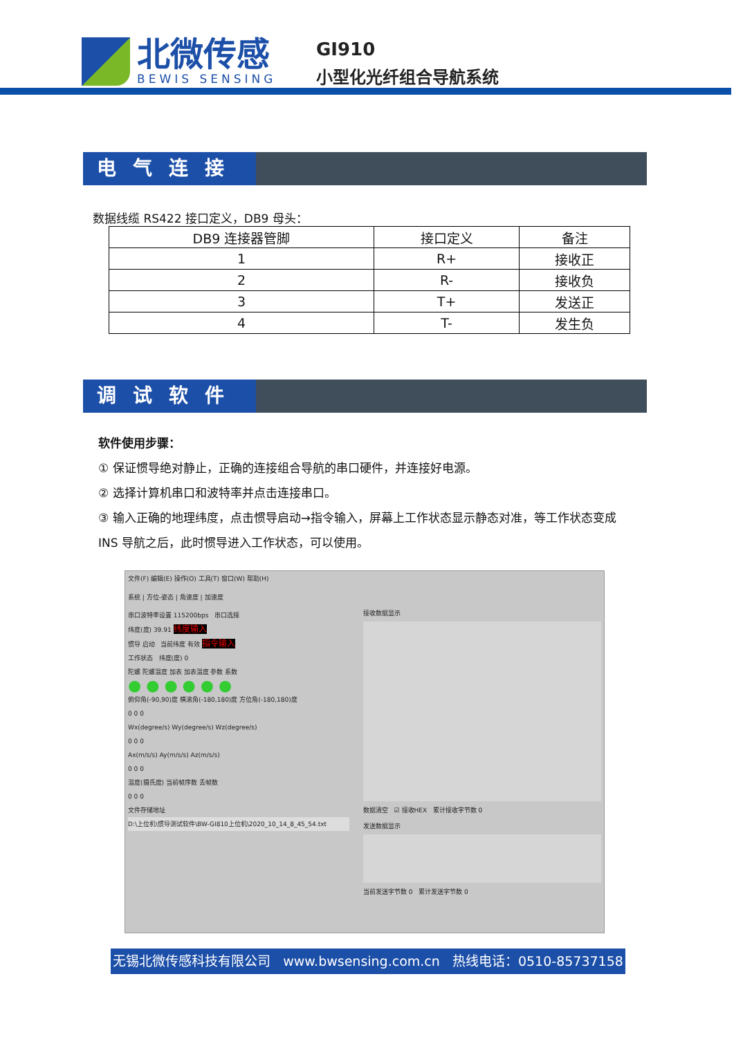北微传感
BEWIS SENSING
GI910
小型化光纤组合导航系统
电气连接
数据线缆 RS422 接口定义，DB9 母头：
| DB9 连接器管脚 | 接口定义 | 备注 |
| --- | --- | --- |
| 1 | R+ | 接收正 |
| 2 | R- | 接收负 |
| 3 | T+ | 发送正 |
| 4 | T- | 发生负 |
调试软件
软件使用步骤：
① 保证惯导绝对静止，正确的连接组合导航的串口硬件，并连接好电源。
② 选择计算机串口和波特率并点击连接串口。
③ 输入正确的地理纬度，点击惯导启动→指令输入，屏幕上工作状态显示静态对准，等工作状态变成 INS 导航之后，此时惯导进入工作状态，可以使用。
文件(F) 编辑(E) 操作(O) 工具(T) 窗口(W) 帮助(H)
系统 | 方位-姿态 | 角速度 | 加速度
串口波特率设置 115200bps 串口选择
纬度(度) 39.91 纬度输入
惯导 启动 当前纬度 有效 指令输入
工作状态 纬度(度) 0
陀螺 陀螺温度 加表 加表温度 参数 系数
● ● ● ● ● ●
俯仰角(-90,90)度 横滚角(-180,180)度 方位角(-180,180)度
0 0 0
Wx(degree/s) Wy(degree/s) Wz(degree/s)
0 0 0
Ax(m/s/s) Ay(m/s/s) Az(m/s/s)
0 0 0
温度(摄氏度) 当前帧序数 丢帧数
0 0 0
文件存储地址
D:\上位机\惯导测试软件\BW-GI810上位机\2020_10_14_8_45_54.txt
接收数据显示
数据清空 ☑ 接收HEX 累计接收字节数 0
发送数据显示
当前发送字节数 0 累计发送字节数 0
无锡北微传感科技有限公司 www.bwsensing.com.cn 热线电话：0510-85737158